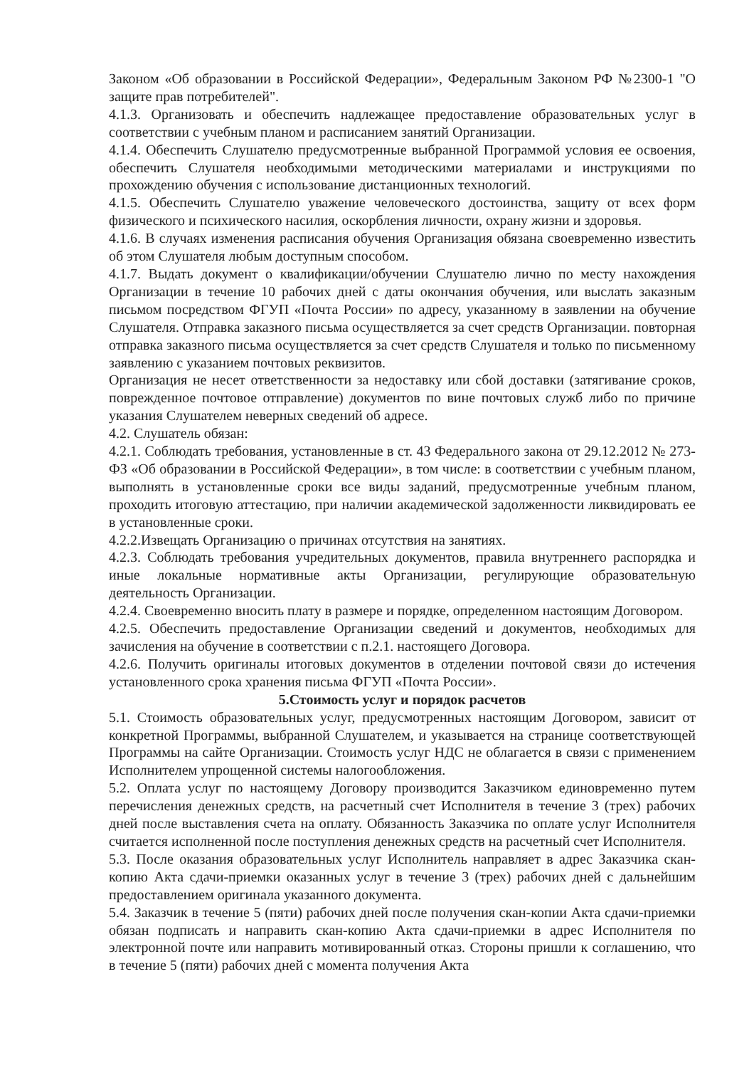Законом «Об образовании в Российской Федерации», Федеральным Законом РФ №2300-1 "О защите прав потребителей".
4.1.3. Организовать и обеспечить надлежащее предоставление образовательных услуг в соответствии с учебным планом и расписанием занятий Организации.
4.1.4. Обеспечить Слушателю предусмотренные выбранной Программой условия ее освоения, обеспечить Слушателя необходимыми методическими материалами и инструкциями по прохождению обучения с использование дистанционных технологий.
4.1.5. Обеспечить Слушателю уважение человеческого достоинства, защиту от всех форм физического и психического насилия, оскорбления личности, охрану жизни и здоровья.
4.1.6. В случаях изменения расписания обучения Организация обязана своевременно известить об этом Слушателя любым доступным способом.
4.1.7. Выдать документ о квалификации/обучении Слушателю лично по месту нахождения Организации в течение 10 рабочих дней с даты окончания обучения, или выслать заказным письмом посредством ФГУП «Почта России» по адресу, указанному в заявлении на обучение Слушателя. Отправка заказного письма осуществляется за счет средств Организации. повторная отправка заказного письма осуществляется за счет средств Слушателя и только по письменному заявлению с указанием почтовых реквизитов.
Организация не несет ответственности за недоставку или сбой доставки (затягивание сроков, поврежденное почтовое отправление) документов по вине почтовых служб либо по причине указания Слушателем неверных сведений об адресе.
4.2. Слушатель обязан:
4.2.1. Соблюдать требования, установленные в ст. 43 Федерального закона от 29.12.2012 № 273-ФЗ «Об образовании в Российской Федерации», в том числе: в соответствии с учебным планом, выполнять в установленные сроки все виды заданий, предусмотренные учебным планом, проходить итоговую аттестацию, при наличии академической задолженности ликвидировать ее в установленные сроки.
4.2.2.Извещать Организацию о причинах отсутствия на занятиях.
4.2.3. Соблюдать требования учредительных документов, правила внутреннего распорядка и иные локальные нормативные акты Организации, регулирующие образовательную деятельность Организации.
4.2.4. Своевременно вносить плату в размере и порядке, определенном настоящим Договором.
4.2.5. Обеспечить предоставление Организации сведений и документов, необходимых для зачисления на обучение в соответствии с п.2.1. настоящего Договора.
4.2.6. Получить оригиналы итоговых документов в отделении почтовой связи до истечения установленного срока хранения письма ФГУП «Почта России».
5.Стоимость услуг и порядок расчетов
5.1. Стоимость образовательных услуг, предусмотренных настоящим Договором, зависит от конкретной Программы, выбранной Слушателем, и указывается на странице соответствующей Программы на сайте Организации. Стоимость услуг НДС не облагается в связи с применением Исполнителем упрощенной системы налогообложения.
5.2. Оплата услуг по настоящему Договору производится Заказчиком единовременно путем перечисления денежных средств, на расчетный счет Исполнителя в течение 3 (трех) рабочих дней после выставления счета на оплату. Обязанность Заказчика по оплате услуг Исполнителя считается исполненной после поступления денежных средств на расчетный счет Исполнителя.
5.3. После оказания образовательных услуг Исполнитель направляет в адрес Заказчика скан-копию Акта сдачи-приемки оказанных услуг в течение 3 (трех) рабочих дней с дальнейшим предоставлением оригинала указанного документа.
5.4. Заказчик в течение 5 (пяти) рабочих дней после получения скан-копии Акта сдачи-приемки обязан подписать и направить скан-копию Акта сдачи-приемки в адрес Исполнителя по электронной почте или направить мотивированный отказ. Стороны пришли к соглашению, что в течение 5 (пяти) рабочих дней с момента получения Акта